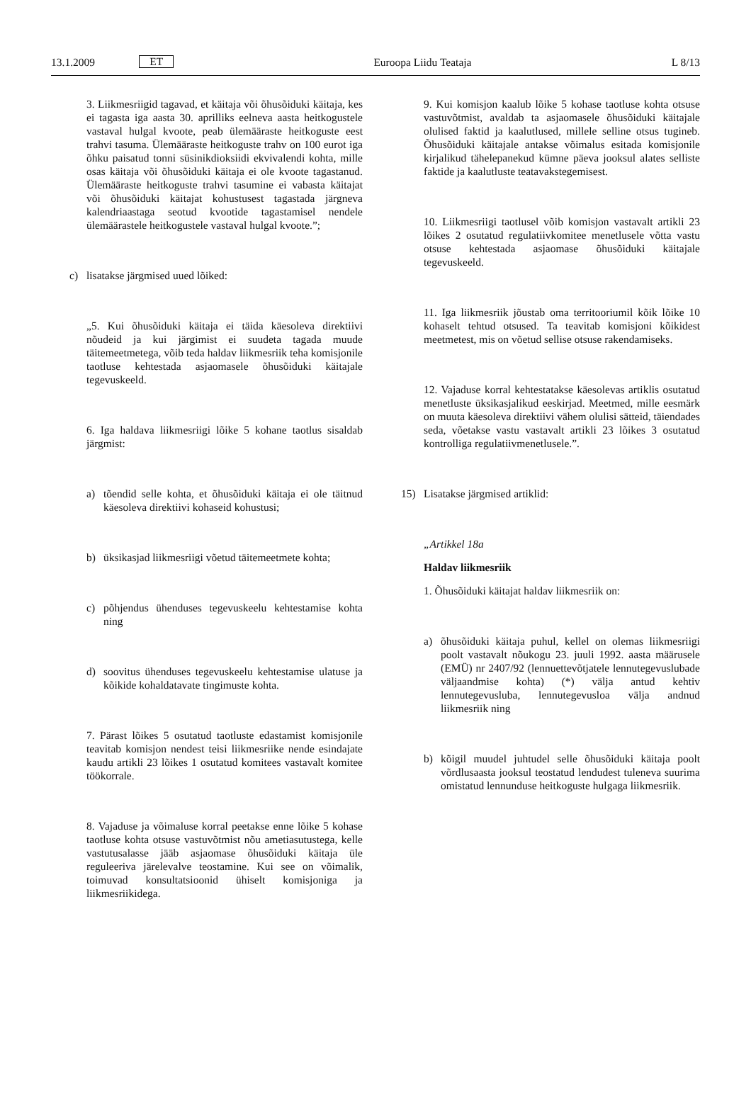13.1.2009 ET Euroopa Liidu Teataja L 8/13
3. Liikmesriigid tagavad, et käitaja või õhusõiduki käitaja, kes ei tagasta iga aasta 30. aprilliks eelneva aasta heitkogustele vastaval hulgal kvoote, peab ülemääraste heitkoguste eest trahvi tasuma. Ülemääraste heitkoguste trahv on 100 eurot iga õhku paisatud tonni süsinikdioksiidi ekvivalendi kohta, mille osas käitaja või õhusõiduki käitaja ei ole kvoote tagastanud. Ülemääraste heitkoguste trahvi tasumine ei vabasta käitajat või õhusõiduki käitajat kohustusest tagastada järgneva kalendriaastaga seotud kvootide tagastamisel nendele ülemäärastele heitkogustele vastaval hulgal kvoote.”;
c) lisatakse järgmised uued lõiked:
„5. Kui õhusõiduki käitaja ei täida käesoleva direktiivi nõudeid ja kui järgimist ei suudeta tagada muude täitemeetmetega, võib teda haldav liikmesriik teha komisjonile taotluse kehtestada asjaomasele õhusõiduki käitajale tegevuskeeld.
6. Iga haldava liikmesriigi lõike 5 kohane taotlus sisaldab järgmist:
a) tõendid selle kohta, et õhusõiduki käitaja ei ole täitnud käesoleva direktiivi kohaseid kohustusi;
b) üksikasjad liikmesriigi võetud täitemeetmete kohta;
c) põhjendus ühenduses tegevuskeelu kehtestamise kohta ning
d) soovitus ühenduses tegevuskeelu kehtestamise ulatuse ja kõikide kohaldatavate tingimuste kohta.
7. Pärast lõikes 5 osutatud taotluste edastamist komisjonile teavitab komisjon nendest teisi liikmesriike nende esindajate kaudu artikli 23 lõikes 1 osutatud komitees vastavalt komitee töökorrale.
8. Vajaduse ja võimaluse korral peetakse enne lõike 5 kohase taotluse kohta otsuse vastuvõtmist nõu ametiasutustega, kelle vastutusalasse jääb asjaomase õhusõiduki käitaja üle reguleeriva järelevalve teostamine. Kui see on võimalik, toimuvad konsultatsioonid ühiselt komisjoniga ja liikmesriikidega.
9. Kui komisjon kaalub lõike 5 kohase taotluse kohta otsuse vastuvõtmist, avaldab ta asjaomasele õhusõiduki käitajale olulised faktid ja kaalutlused, millele selline otsus tugineb. Õhusõiduki käitajale antakse võimalus esitada komisjonile kirjalikud tähelepanekud kümne päeva jooksul alates selliste faktide ja kaalutluste teatavakstegemisest.
10. Liikmesriigi taotlusel võib komisjon vastavalt artikli 23 lõikes 2 osutatud regulatiivkomitee menetlusele võtta vastu otsuse kehtestada asjaomase õhusõiduki käitajale tegevuskeeld.
11. Iga liikmesriik jõustab oma territooriumil kõik lõike 10 kohaselt tehtud otsused. Ta teavitab komisjoni kõikidest meetmetest, mis on võetud sellise otsuse rakendamiseks.
12. Vajaduse korral kehtestatakse käesolevas artiklis osutatud menetluste üksikasjalikud eeskirjad. Meetmed, mille eesmärk on muuta käesoleva direktiivi vähem olulisi sätteid, täiendades seda, võetakse vastu vastavalt artikli 23 lõikes 3 osutatud kontrolliga regulatiivmenetlusele.”.
15) Lisatakse järgmised artiklid:
„Artikkel 18a
Haldav liikmesriik
1. Õhusõiduki käitajat haldav liikmesriik on:
a) õhusõiduki käitaja puhul, kellel on olemas liikmesriigi poolt vastavalt nõukogu 23. juuli 1992. aasta määrusele (EMÜ) nr 2407/92 (lennuettevõtjatele lennutegevuslubade väljaandmise kohta) (*) välja antud kehtiv lennutegevusluba, lennutegevusloa välja andnud liikmesriik ning
b) kõigil muudel juhtudel selle õhusõiduki käitaja poolt võrdlusaasta jooksul teostatud lendudest tuleneva suurima omistatud lennunduse heitkoguste hulgaga liikmesriik.